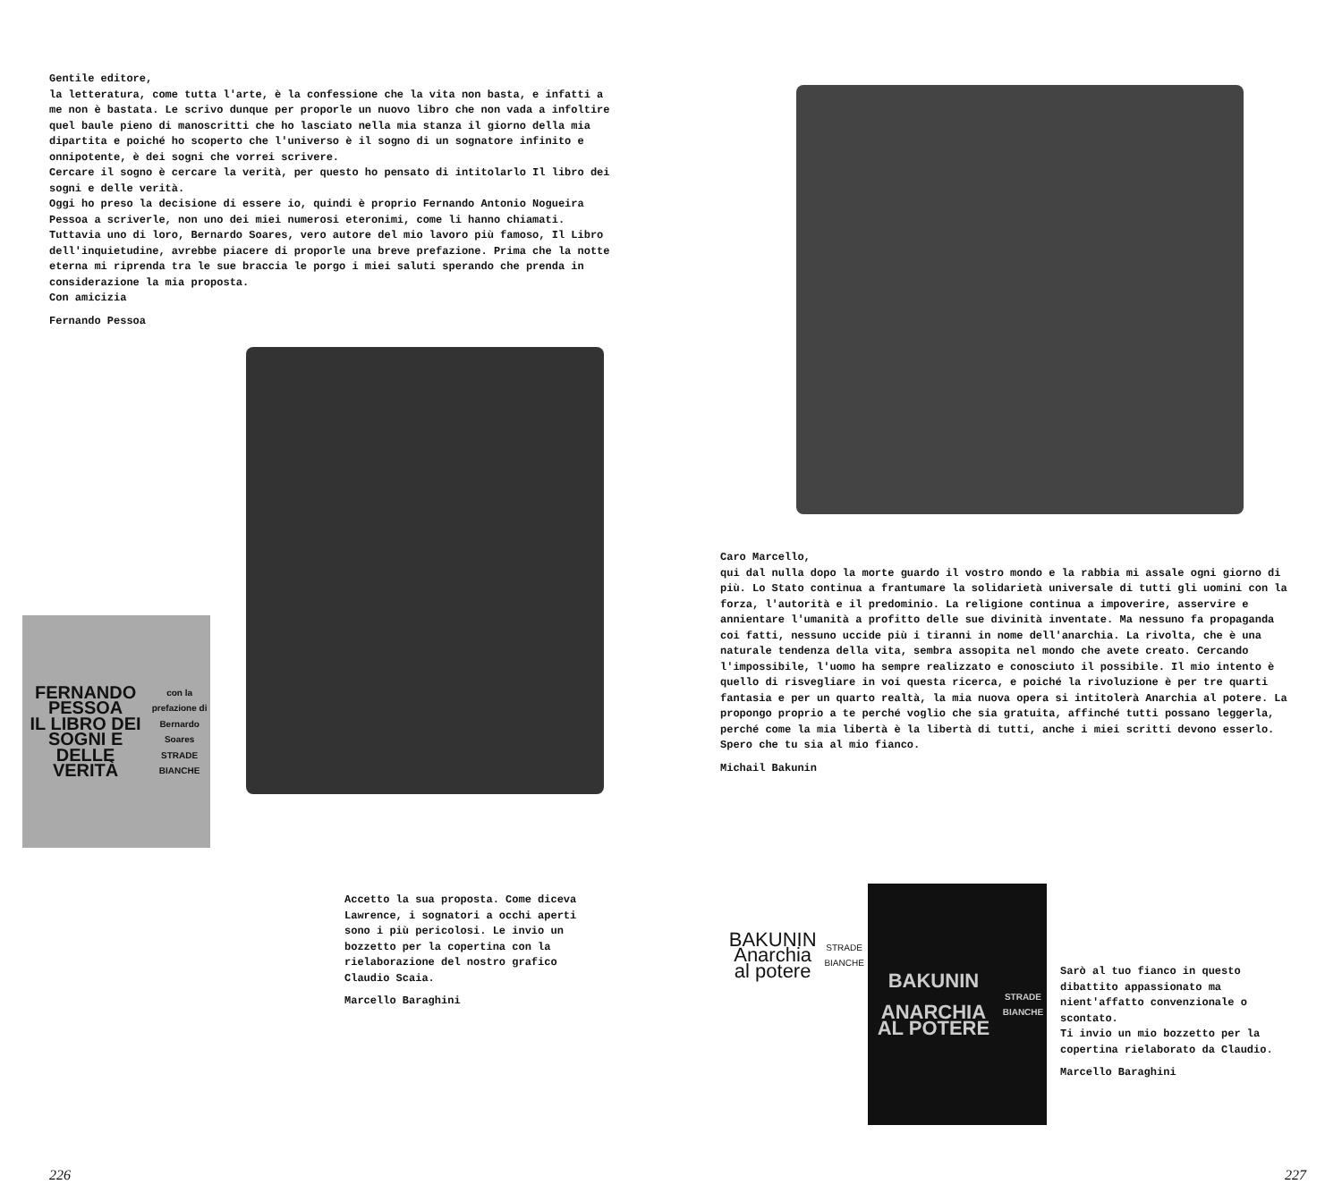Gentile editore,
la letteratura, come tutta l'arte, è la confessione che la vita non basta, e infatti a me non è bastata. Le scrivo dunque per proporle un nuovo libro che non vada a infoltire quel baule pieno di manoscritti che ho lasciato nella mia stanza il giorno della mia dipartita e poiché ho scoperto che l'universo è il sogno di un sognatore infinito e onnipotente, è dei sogni che vorrei scrivere.
Cercare il sogno è cercare la verità, per questo ho pensato di intitolarlo Il libro dei sogni e delle verità.
Oggi ho preso la decisione di essere io, quindi è proprio Fernando Antonio Nogueira Pessoa a scriverle, non uno dei miei numerosi eteronimi, come li hanno chiamati. Tuttavia uno di loro, Bernardo Soares, vero autore del mio lavoro più famoso, Il Libro dell'inquietudine, avrebbe piacere di proporle una breve prefazione. Prima che la notte eterna mi riprenda tra le sue braccia le porgo i miei saluti sperando che prenda in considerazione la mia proposta.
Con amicizia
Fernando Pessoa
FERNANDO PESSOA
IL LIBRO DEI SOGNI E DELLE VERITÀ
con la prefazione di Bernardo Soares
STRADE BIANCHE
Accetto la sua proposta. Come diceva Lawrence, i sognatori a occhi aperti sono i più pericolosi. Le invio un bozzetto per la copertina con la rielaborazione del nostro grafico Claudio Scaia.
Marcello Baraghini
226
Caro Marcello,
qui dal nulla dopo la morte guardo il vostro mondo e la rabbia mi assale ogni giorno di più. Lo Stato continua a frantumare la solidarietà universale di tutti gli uomini con la forza, l'autorità e il predominio. La religione continua a impoverire, asservire e annientare l'umanità a profitto delle sue divinità inventate. Ma nessuno fa propaganda coi fatti, nessuno uccide più i tiranni in nome dell'anarchia. La rivolta, che è una naturale tendenza della vita, sembra assopita nel mondo che avete creato. Cercando l'impossibile, l'uomo ha sempre realizzato e conosciuto il possibile. Il mio intento è quello di risvegliare in voi questa ricerca, e poiché la rivoluzione è per tre quarti fantasia e per un quarto realtà, la mia nuova opera si intitolerà Anarchia al potere. La propongo proprio a te perché voglio che sia gratuita, affinché tutti possano leggerla, perché come la mia libertà è la libertà di tutti, anche i miei scritti devono esserlo.
Spero che tu sia al mio fianco.
Michail Bakunin
BAKUNIN
Anarchia al potere
STRADE BIANCHE
BAKUNIN
ANARCHIA AL POTERE
STRADE BIANCHE
Sarò al tuo fianco in questo dibattito appassionato ma nient'affatto convenzionale o scontato.
Ti invio un mio bozzetto per la copertina rielaborato da Claudio.
Marcello Baraghini
227